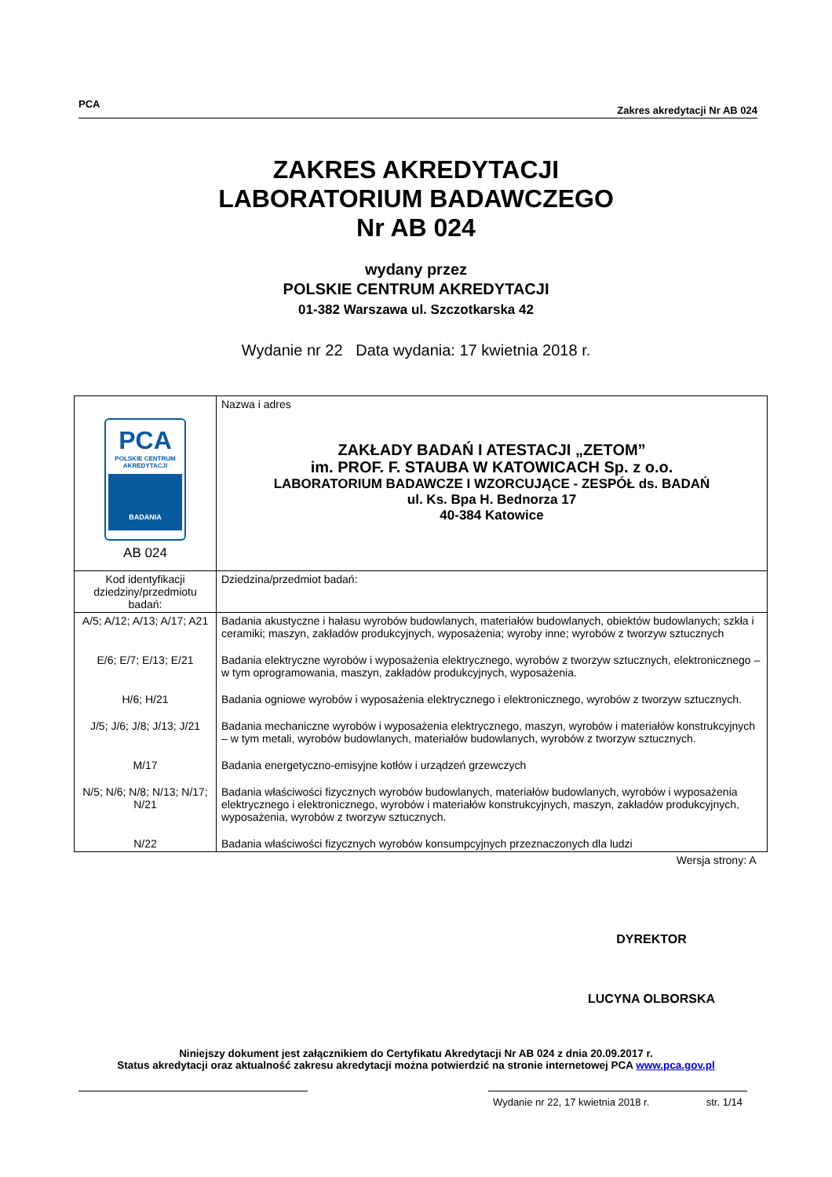PCA Zakres akredytacji Nr AB 024
ZAKRES AKREDYTACJI
LABORATORIUM BADAWCZEGO
Nr AB 024
wydany przez
POLSKIE CENTRUM AKREDYTACJI
01-382 Warszawa ul. Szczotkarska 42
Wydanie nr 22 Data wydania: 17 kwietnia 2018 r.
| PCA POLSKIE CENTRUM AKREDYTACJI BADANIA AB 024 | Nazwa i adres ZAKŁADY BADAŃ I ATESTACJI „ZETOM” im. PROF. F. STAUBA W KATOWICACH Sp. z o.o. LABORATORIUM BADAWCZE I WZORCUJĄCE - ZESPÓŁ ds. BADAŃ ul. Ks. Bpa H. Bednorza 17 40-384 Katowice |
| Kod identyfikacji dziedziny/przedmiotu badań: | Dziedzina/przedmiot badań: |
| A/5; A/12; A/13; A/17; A21 | Badania akustyczne i hałasu wyrobów budowlanych, materiałów budowlanych, obiektów budowlanych; szkła i ceramiki; maszyn, zakładów produkcyjnych, wyposażenia; wyroby inne; wyrobów z tworzyw sztucznych |
| E/6; E/7; E/13; E/21 | Badania elektryczne wyrobów i wyposażenia elektrycznego, wyrobów z tworzyw sztucznych, elektronicznego – w tym oprogramowania, maszyn, zakładów produkcyjnych, wyposażenia. |
| H/6; H/21 | Badania ogniowe wyrobów i wyposażenia elektrycznego i elektronicznego, wyrobów z tworzyw sztucznych. |
| J/5; J/6; J/8; J/13; J/21 | Badania mechaniczne wyrobów i wyposażenia elektrycznego, maszyn, wyrobów i materiałów konstrukcyjnych – w tym metali, wyrobów budowlanych, materiałów budowlanych, wyrobów z tworzyw sztucznych. |
| M/17 | Badania energetyczno-emisyjne kotłów i urządzeń grzewczych |
| N/5; N/6; N/8; N/13; N/17; N/21 | Badania właściwości fizycznych wyrobów budowlanych, materiałów budowlanych, wyrobów i wyposażenia elektrycznego i elektronicznego, wyrobów i materiałów konstrukcyjnych, maszyn, zakładów produkcyjnych, wyposażenia, wyrobów z tworzyw sztucznych. |
| N/22 | Badania właściwości fizycznych wyrobów konsumpcyjnych przeznaczonych dla ludzi |
| Wersja strony: A | |
DYREKTOR
LUCYNA OLBORSKA
Niniejszy dokument jest załącznikiem do Certyfikatu Akredytacji Nr AB 024 z dnia 20.09.2017 r.
Status akredytacji oraz aktualność zakresu akredytacji można potwierdzić na stronie internetowej PCA www.pca.gov.pl
Wydanie nr 22, 17 kwietnia 2018 r. str. 1/14